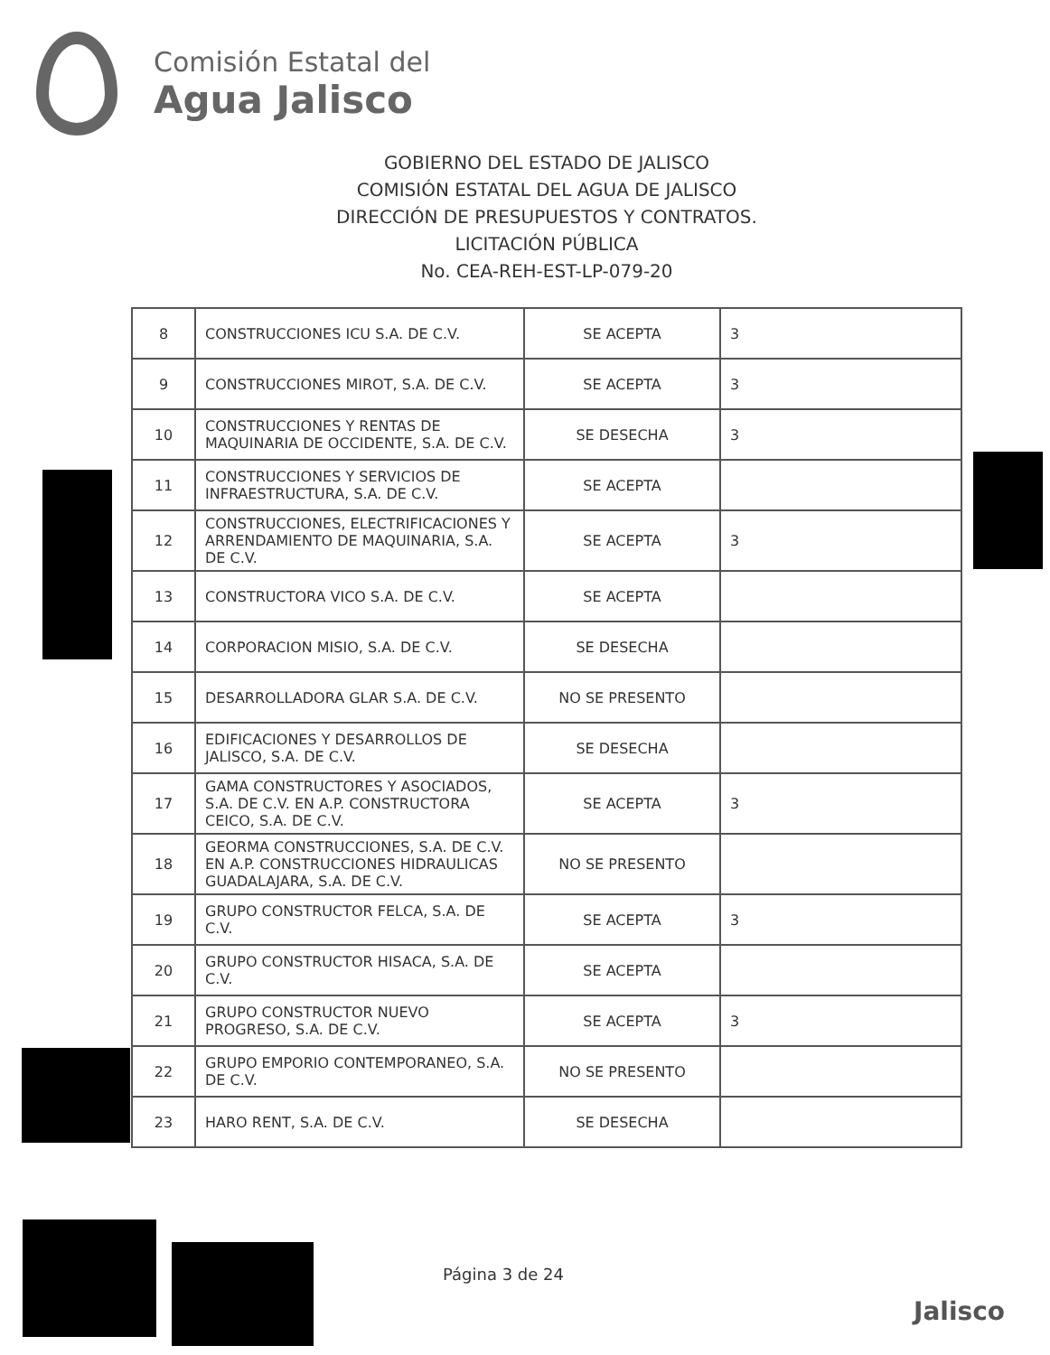Comisión Estatal del
Agua Jalisco
GOBIERNO DEL ESTADO DE JALISCO
COMISIÓN ESTATAL DEL AGUA DE JALISCO
DIRECCIÓN DE PRESUPUESTOS Y CONTRATOS.
LICITACIÓN PÚBLICA
No. CEA-REH-EST-LP-079-20
| 8 | CONSTRUCCIONES ICU S.A. DE C.V. | SE ACEPTA | 3 |
| 9 | CONSTRUCCIONES MIROT, S.A. DE C.V. | SE ACEPTA | 3 |
| 10 | CONSTRUCCIONES Y RENTAS DE MAQUINARIA DE OCCIDENTE, S.A. DE C.V. | SE DESECHA | 3 |
| 11 | CONSTRUCCIONES Y SERVICIOS DE INFRAESTRUCTURA, S.A. DE C.V. | SE ACEPTA | |
| 12 | CONSTRUCCIONES, ELECTRIFICACIONES Y ARRENDAMIENTO DE MAQUINARIA, S.A. DE C.V. | SE ACEPTA | 3 |
| 13 | CONSTRUCTORA VICO S.A. DE C.V. | SE ACEPTA | |
| 14 | CORPORACION MISIO, S.A. DE C.V. | SE DESECHA | |
| 15 | DESARROLLADORA GLAR S.A. DE C.V. | NO SE PRESENTO | |
| 16 | EDIFICACIONES Y DESARROLLOS DE JALISCO, S.A. DE C.V. | SE DESECHA | |
| 17 | GAMA CONSTRUCTORES Y ASOCIADOS, S.A. DE C.V. EN A.P. CONSTRUCTORA CEICO, S.A. DE C.V. | SE ACEPTA | 3 |
| 18 | GEORMA CONSTRUCCIONES, S.A. DE C.V. EN A.P. CONSTRUCCIONES HIDRAULICAS GUADALAJARA, S.A. DE C.V. | NO SE PRESENTO | |
| 19 | GRUPO CONSTRUCTOR FELCA, S.A. DE C.V. | SE ACEPTA | 3 |
| 20 | GRUPO CONSTRUCTOR HISACA, S.A. DE C.V. | SE ACEPTA | |
| 21 | GRUPO CONSTRUCTOR NUEVO PROGRESO, S.A. DE C.V. | SE ACEPTA | 3 |
| 22 | GRUPO EMPORIO CONTEMPORANEO, S.A. DE C.V. | NO SE PRESENTO | |
| 23 | HARO RENT, S.A. DE C.V. | SE DESECHA | |
Página 3 de 24
Jalisco